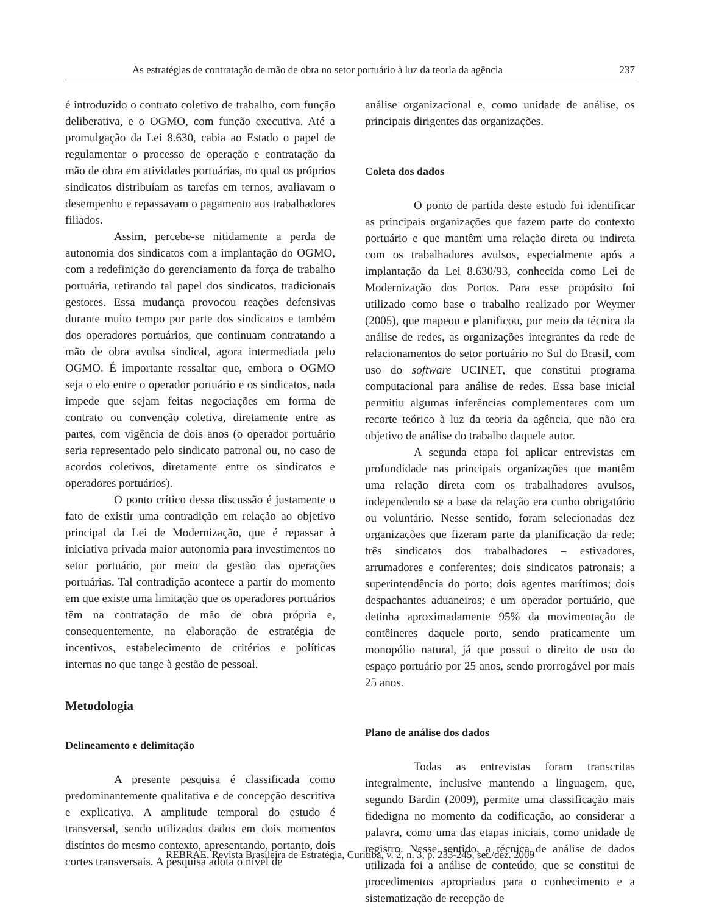As estratégias de contratação de mão de obra no setor portuário à luz da teoria da agência 237
é introduzido o contrato coletivo de trabalho, com função deliberativa, e o OGMO, com função executiva. Até a promulgação da Lei 8.630, cabia ao Estado o papel de regulamentar o processo de operação e contratação da mão de obra em atividades portuárias, no qual os próprios sindicatos distribuíam as tarefas em ternos, avaliavam o desempenho e repassavam o pagamento aos trabalhadores filiados.
Assim, percebe-se nitidamente a perda de autonomia dos sindicatos com a implantação do OGMO, com a redefinição do gerenciamento da força de trabalho portuária, retirando tal papel dos sindicatos, tradicionais gestores. Essa mudança provocou reações defensivas durante muito tempo por parte dos sindicatos e também dos operadores portuários, que continuam contratando a mão de obra avulsa sindical, agora intermediada pelo OGMO. É importante ressaltar que, embora o OGMO seja o elo entre o operador portuário e os sindicatos, nada impede que sejam feitas negociações em forma de contrato ou convenção coletiva, diretamente entre as partes, com vigência de dois anos (o operador portuário seria representado pelo sindicato patronal ou, no caso de acordos coletivos, diretamente entre os sindicatos e operadores portuários).
O ponto crítico dessa discussão é justamente o fato de existir uma contradição em relação ao objetivo principal da Lei de Modernização, que é repassar à iniciativa privada maior autonomia para investimentos no setor portuário, por meio da gestão das operações portuárias. Tal contradição acontece a partir do momento em que existe uma limitação que os operadores portuários têm na contratação de mão de obra própria e, consequentemente, na elaboração de estratégia de incentivos, estabelecimento de critérios e políticas internas no que tange à gestão de pessoal.
Metodologia
Delineamento e delimitação
A presente pesquisa é classificada como predominantemente qualitativa e de concepção descritiva e explicativa. A amplitude temporal do estudo é transversal, sendo utilizados dados em dois momentos distintos do mesmo contexto, apresentando, portanto, dois cortes transversais. A pesquisa adota o nível de
análise organizacional e, como unidade de análise, os principais dirigentes das organizações.
Coleta dos dados
O ponto de partida deste estudo foi identificar as principais organizações que fazem parte do contexto portuário e que mantêm uma relação direta ou indireta com os trabalhadores avulsos, especialmente após a implantação da Lei 8.630/93, conhecida como Lei de Modernização dos Portos. Para esse propósito foi utilizado como base o trabalho realizado por Weymer (2005), que mapeou e planificou, por meio da técnica da análise de redes, as organizações integrantes da rede de relacionamentos do setor portuário no Sul do Brasil, com uso do software UCINET, que constitui programa computacional para análise de redes. Essa base inicial permitiu algumas inferências complementares com um recorte teórico à luz da teoria da agência, que não era objetivo de análise do trabalho daquele autor.
A segunda etapa foi aplicar entrevistas em profundidade nas principais organizações que mantêm uma relação direta com os trabalhadores avulsos, independendo se a base da relação era cunho obrigatório ou voluntário. Nesse sentido, foram selecionadas dez organizações que fizeram parte da planificação da rede: três sindicatos dos trabalhadores – estivadores, arrumadores e conferentes; dois sindicatos patronais; a superintendência do porto; dois agentes marítimos; dois despachantes aduaneiros; e um operador portuário, que detinha aproximadamente 95% da movimentação de contêineres daquele porto, sendo praticamente um monopólio natural, já que possui o direito de uso do espaço portuário por 25 anos, sendo prorrogável por mais 25 anos.
Plano de análise dos dados
Todas as entrevistas foram transcritas integralmente, inclusive mantendo a linguagem, que, segundo Bardin (2009), permite uma classificação mais fidedigna no momento da codificação, ao considerar a palavra, como uma das etapas iniciais, como unidade de registro. Nesse sentido, a técnica de análise de dados utilizada foi a análise de conteúdo, que se constitui de procedimentos apropriados para o conhecimento e a sistematização de recepção de
REBRAE. Revista Brasileira de Estratégia, Curitiba, v. 2, n. 3, p. 233-245, set./dez. 2009